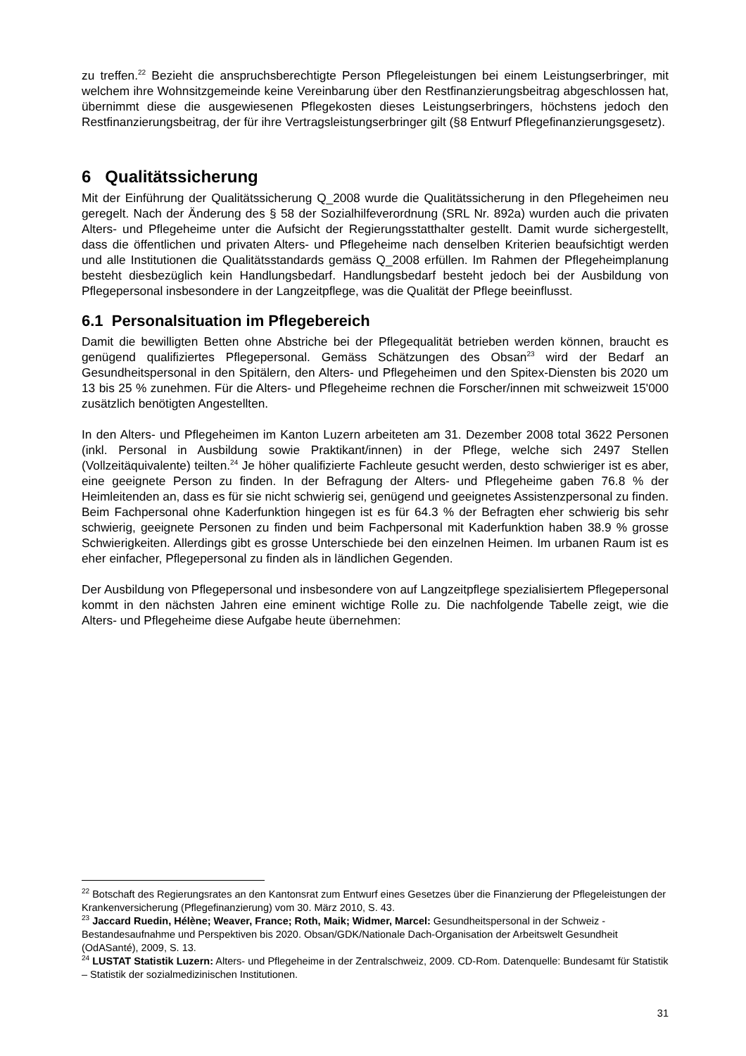zu treffen.<sup>22</sup> Bezieht die anspruchsberechtigte Person Pflegeleistungen bei einem Leistungs­erbringer, mit welchem ihre Wohnsitzgemeinde keine Vereinbarung über den Restfinanzie­rungsbeitrag abgeschlossen hat, übernimmt diese die ausgewiesenen Pflegekosten dieses Leistungserbringers, höchstens jedoch den Restfinanzierungsbeitrag, der für ihre Vertragsleis­tungserbringer gilt (§8 Entwurf Pflegefinanzierungsgesetz).
6 Qualitätssicherung
Mit der Einführung der Qualitätssicherung Q_2008 wurde die Qualitätssicherung in den Pflege­heimen neu geregelt. Nach der Änderung des § 58 der Sozialhilfeverordnung (SRL Nr. 892a) wurden auch die privaten Alters- und Pflegeheime unter die Aufsicht der Regierungsstatthalter gestellt. Damit wurde sichergestellt, dass die öffentlichen und privaten Alters- und Pflegeheime nach denselben Kriterien beaufsichtigt werden und alle Institutionen die Qualitätsstandards gemäss Q_2008 erfüllen. Im Rahmen der Pflegeheimplanung besteht diesbezüglich kein Hand­lungsbedarf. Handlungsbedarf besteht jedoch bei der Ausbildung von Pflegepersonal insbe­sondere in der Langzeitpflege, was die Qualität der Pflege beeinflusst.
6.1 Personalsituation im Pflegebereich
Damit die bewilligten Betten ohne Abstriche bei der Pflegequalität betrieben werden können, braucht es genügend qualifiziertes Pflegepersonal. Gemäss Schätzungen des Obsan<sup>23</sup> wird der Bedarf an Gesundheitspersonal in den Spitälern, den Alters- und Pflegeheimen und den Spi­tex-Diensten bis 2020 um 13 bis 25 % zunehmen. Für die Alters- und Pflegeheime rechnen die Forscher/innen mit schweizweit 15'000 zusätzlich benötigten Angestellten.
In den Alters- und Pflegeheimen im Kanton Luzern arbeiteten am 31. Dezember 2008 total 3622 Personen (inkl. Personal in Ausbildung sowie Praktikant/innen) in der Pflege, welche sich 2497 Stellen (Vollzeitäquivalente) teilten.<sup>24</sup> Je höher qualifizierte Fachleute gesucht werden, desto schwieriger ist es aber, eine geeignete Person zu finden. In der Befragung der Alters- und Pflegeheime gaben 76.8 % der Heimleitenden an, dass es für sie nicht schwierig sei, ge­nügend und geeignetes Assistenzpersonal zu finden. Beim Fachpersonal ohne Kaderfunktion hingegen ist es für 64.3 % der Befragten eher schwierig bis sehr schwierig, geeignete Perso­nen zu finden und beim Fachpersonal mit Kaderfunktion haben 38.9 % grosse Schwierigkeiten. Allerdings gibt es grosse Unterschiede bei den einzelnen Heimen. Im urbanen Raum ist es eher einfacher, Pflegepersonal zu finden als in ländlichen Gegenden.
Der Ausbildung von Pflegepersonal und insbesondere von auf Langzeitpflege spezialisiertem Pflegepersonal kommt in den nächsten Jahren eine eminent wichtige Rolle zu. Die nachfolgen­de Tabelle zeigt, wie die Alters- und Pflegeheime diese Aufgabe heute übernehmen:
<sup>22</sup> Botschaft des Regierungsrates an den Kantonsrat zum Entwurf eines Gesetzes über die Finanzierung der Pflegeleistungen der Krankenversicherung (Pflegefinanzierung) vom 30. März 2010, S. 43.
<sup>23</sup> Jaccard Ruedin, Hélène; Weaver, France; Roth, Maik; Widmer, Marcel: Gesundheitspersonal in der Schweiz - Bestandesaufnahme und Perspektiven bis 2020. Obsan/GDK/Nationale Dach-Organisation der Arbeitswelt Gesundheit (OdASanté), 2009, S. 13.
<sup>24</sup> LUSTAT Statistik Luzern: Alters- und Pflegeheime in der Zentralschweiz, 2009. CD-Rom. Datenquel­le: Bundesamt für Statistik – Statistik der sozialmedizinischen Institutionen.
31